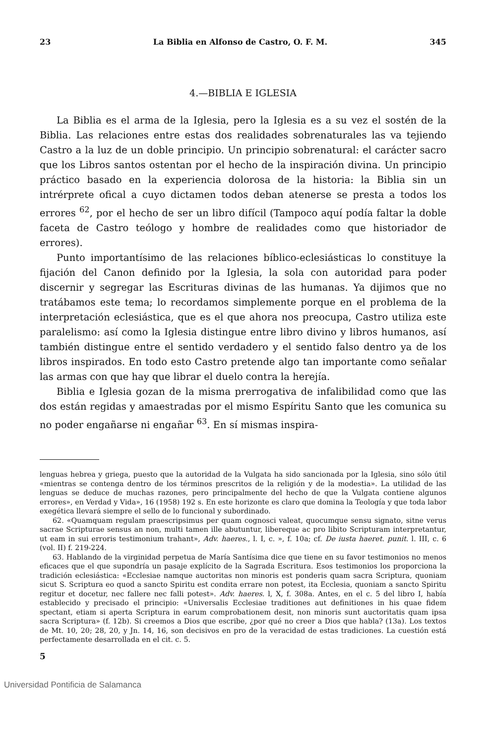23 La Biblia en Alfonso de Castro, O. F. M. 345
4.—BIBLIA E IGLESIA
La Biblia es el arma de la Iglesia, pero la Iglesia es a su vez el sostén de la Biblia. Las relaciones entre estas dos realidades sobrenaturales las va tejiendo Castro a la luz de un doble principio. Un principio sobrenatural: el carácter sacro que los Libros santos ostentan por el hecho de la inspiración divina. Un principio práctico basado en la experiencia dolorosa de la historia: la Biblia sin un intrérprete ofical a cuyo dictamen todos deban atenerse se presta a todos los errores <sup>62</sup>, por el hecho de ser un libro difícil (Tampoco aquí podía faltar la doble faceta de Castro teólogo y hombre de realidades como que historiador de errores).
Punto importantísimo de las relaciones bíblico-eclesiásticas lo constituye la fijación del Canon definido por la Iglesia, la sola con autoridad para poder discernir y segregar las Escrituras divinas de las humanas. Ya dijimos que no tratábamos este tema; lo recordamos simplemente porque en el problema de la interpretación eclesiástica, que es el que ahora nos preocupa, Castro utiliza este paralelismo: así como la Iglesia distingue entre libro divino y libros humanos, así también distingue entre el sentido verdadero y el sentido falso dentro ya de los libros inspirados. En todo esto Castro pretende algo tan importante como señalar las armas con que hay que librar el duelo contra la herejía.
Biblia e Iglesia gozan de la misma prerrogativa de infalibilidad como que las dos están regidas y amaestradas por el mismo Espíritu Santo que les comunica su no poder engañarse ni engañar <sup>63</sup>. En sí mismas inspira-
lenguas hebrea y griega, puesto que la autoridad de la Vulgata ha sido sancionada por la Iglesia, sino sólo útil «mientras se contenga dentro de los términos prescritos de la religión y de la modestia». La utilidad de las lenguas se deduce de muchas razones, pero principalmente del hecho de que la Vulgata contiene algunos errores», en Verdad y Vida», 16 (1958) 192 s. En este horizonte es claro que domina la Teología y que toda labor exegética llevará siempre el sello de lo funcional y subordinado.
62. «Quamquam regulam praescripsimus per quam cognosci valeat, quocumque sensu signato, sitne verus sacrae Scripturae sensus an non, multi tamen ille abutuntur, libereque ac pro libito Scripturam interpretantur, ut eam in sui erroris testimonium trahant», Adv. haeres., l. I, c. », f. 10a; cf. De iusta haeret. punit. l. III, c. 6 (vol. II) f. 219-224.
63. Hablando de la virginidad perpetua de María Santísima dice que tiene en su favor testimonios no menos eficaces que el que supondría un pasaje explícito de la Sagrada Escritura. Esos testimonios los proporciona la tradición eclesiástica: «Ecclesiae namque auctoritas non minoris est ponderis quam sacra Scriptura, quoniam sicut S. Scriptura eo quod a sancto Spiritu est condita errare non potest, ita Ecclesia, quoniam a sancto Spiritu regitur et docetur, nec fallere nec falli potest». Adv. haeres. l, X, f. 308a. Antes, en el c. 5 del libro I, había establecido y precisado el principio: «Universalis Ecclesiae traditiones aut definitiones in his quae fidem spectant, etiam si aperta Scriptura in earum comprobationem desit, non minoris sunt auctoritatis quam ipsa sacra Scriptura» (f. 12b). Si creemos a Dios que escribe, ¿por qué no creer a Dios que habla? (13a). Los textos de Mt. 10, 20; 28, 20, y Jn. 14, 16, son decisivos en pro de la veracidad de estas tradiciones. La cuestión está perfectamente desarrollada en el cit. c. 5.
5
Universidad Pontificia de Salamanca